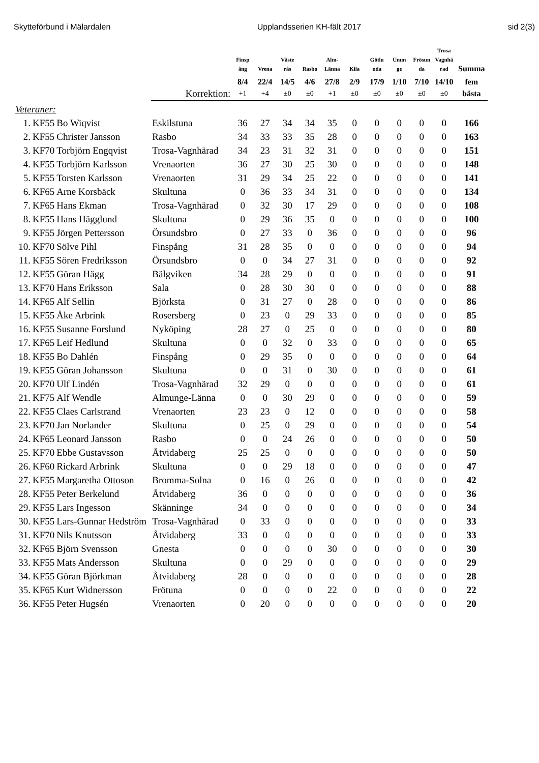Skytteförbund i Mälardalen Upplandsserien KH-fält 2017 sid 2(3)
| | | | | Finsp ång | Vrena | Väste rås | Rasbo | Alm- Länna | Kila | Götlu nda | Unun ge | Frösun da | Trosa Vagnhä rad | Summa |
| --- | --- | --- | --- | --- | --- | --- | --- | --- | --- | --- | --- | --- | --- | --- |
| | | | | 8/4 | 22/4 | 14/5 | 4/6 | 27/8 | 2/9 | 17/9 | 1/10 | 7/10 | 14/10 | fem |
| | | | Korrektion: | +1 | +4 | ±0 | ±0 | +1 | ±0 | ±0 | ±0 | ±0 | ±0 | bästa |
| Veteraner: | | | | | | | | | | | | | | |
| 1. | KF55 | Bo Wiqvist | Eskilstuna | 36 | 27 | 34 | 34 | 35 | 0 | 0 | 0 | 0 | 0 | 166 |
| 2. | KF55 | Christer Jansson | Rasbo | 34 | 33 | 33 | 35 | 28 | 0 | 0 | 0 | 0 | 0 | 163 |
| 3. | KF70 | Torbjörn Engqvist | Trosa-Vagnhärad | 34 | 23 | 31 | 32 | 31 | 0 | 0 | 0 | 0 | 0 | 151 |
| 4. | KF55 | Torbjörn Karlsson | Vrenaorten | 36 | 27 | 30 | 25 | 30 | 0 | 0 | 0 | 0 | 0 | 148 |
| 5. | KF55 | Torsten Karlsson | Vrenaorten | 31 | 29 | 34 | 25 | 22 | 0 | 0 | 0 | 0 | 0 | 141 |
| 6. | KF65 | Arne Korsbäck | Skultuna | 0 | 36 | 33 | 34 | 31 | 0 | 0 | 0 | 0 | 0 | 134 |
| 7. | KF65 | Hans Ekman | Trosa-Vagnhärad | 0 | 32 | 30 | 17 | 29 | 0 | 0 | 0 | 0 | 0 | 108 |
| 8. | KF55 | Hans Hägglund | Skultuna | 0 | 29 | 36 | 35 | 0 | 0 | 0 | 0 | 0 | 0 | 100 |
| 9. | KF55 | Jörgen Pettersson | Örsundsbro | 0 | 27 | 33 | 0 | 36 | 0 | 0 | 0 | 0 | 0 | 96 |
| 10. | KF70 | Sölve Pihl | Finspång | 31 | 28 | 35 | 0 | 0 | 0 | 0 | 0 | 0 | 0 | 94 |
| 11. | KF55 | Sören Fredriksson | Örsundsbro | 0 | 0 | 34 | 27 | 31 | 0 | 0 | 0 | 0 | 0 | 92 |
| 12. | KF55 | Göran Hägg | Bälgviken | 34 | 28 | 29 | 0 | 0 | 0 | 0 | 0 | 0 | 0 | 91 |
| 13. | KF70 | Hans Eriksson | Sala | 0 | 28 | 30 | 30 | 0 | 0 | 0 | 0 | 0 | 0 | 88 |
| 14. | KF65 | Alf Sellin | Björksta | 0 | 31 | 27 | 0 | 28 | 0 | 0 | 0 | 0 | 0 | 86 |
| 15. | KF55 | Åke Arbrink | Rosersberg | 0 | 23 | 0 | 29 | 33 | 0 | 0 | 0 | 0 | 0 | 85 |
| 16. | KF55 | Susanne Forslund | Nyköping | 28 | 27 | 0 | 25 | 0 | 0 | 0 | 0 | 0 | 0 | 80 |
| 17. | KF65 | Leif Hedlund | Skultuna | 0 | 0 | 32 | 0 | 33 | 0 | 0 | 0 | 0 | 0 | 65 |
| 18. | KF55 | Bo Dahlén | Finspång | 0 | 29 | 35 | 0 | 0 | 0 | 0 | 0 | 0 | 0 | 64 |
| 19. | KF55 | Göran Johansson | Skultuna | 0 | 0 | 31 | 0 | 30 | 0 | 0 | 0 | 0 | 0 | 61 |
| 20. | KF70 | Ulf Lindén | Trosa-Vagnhärad | 32 | 29 | 0 | 0 | 0 | 0 | 0 | 0 | 0 | 0 | 61 |
| 21. | KF75 | Alf Wendle | Almunge-Länna | 0 | 0 | 30 | 29 | 0 | 0 | 0 | 0 | 0 | 0 | 59 |
| 22. | KF55 | Claes Carlstrand | Vrenaorten | 23 | 23 | 0 | 12 | 0 | 0 | 0 | 0 | 0 | 0 | 58 |
| 23. | KF70 | Jan Norlander | Skultuna | 0 | 25 | 0 | 29 | 0 | 0 | 0 | 0 | 0 | 0 | 54 |
| 24. | KF65 | Leonard Jansson | Rasbo | 0 | 0 | 24 | 26 | 0 | 0 | 0 | 0 | 0 | 0 | 50 |
| 25. | KF70 | Ebbe Gustavsson | Åtvidaberg | 25 | 25 | 0 | 0 | 0 | 0 | 0 | 0 | 0 | 0 | 50 |
| 26. | KF60 | Rickard Arbrink | Skultuna | 0 | 0 | 29 | 18 | 0 | 0 | 0 | 0 | 0 | 0 | 47 |
| 27. | KF55 | Margaretha Ottoson | Bromma-Solna | 0 | 16 | 0 | 26 | 0 | 0 | 0 | 0 | 0 | 0 | 42 |
| 28. | KF55 | Peter Berkelund | Åtvidaberg | 36 | 0 | 0 | 0 | 0 | 0 | 0 | 0 | 0 | 0 | 36 |
| 29. | KF55 | Lars Ingesson | Skänninge | 34 | 0 | 0 | 0 | 0 | 0 | 0 | 0 | 0 | 0 | 34 |
| 30. | KF55 | Lars-Gunnar Hedström | Trosa-Vagnhärad | 0 | 33 | 0 | 0 | 0 | 0 | 0 | 0 | 0 | 0 | 33 |
| 31. | KF70 | Nils Knutsson | Åtvidaberg | 33 | 0 | 0 | 0 | 0 | 0 | 0 | 0 | 0 | 0 | 33 |
| 32. | KF65 | Björn Svensson | Gnesta | 0 | 0 | 0 | 0 | 30 | 0 | 0 | 0 | 0 | 0 | 30 |
| 33. | KF55 | Mats Andersson | Skultuna | 0 | 0 | 29 | 0 | 0 | 0 | 0 | 0 | 0 | 0 | 29 |
| 34. | KF55 | Göran Björkman | Åtvidaberg | 28 | 0 | 0 | 0 | 0 | 0 | 0 | 0 | 0 | 0 | 28 |
| 35. | KF65 | Kurt Widnersson | Frötuna | 0 | 0 | 0 | 0 | 22 | 0 | 0 | 0 | 0 | 0 | 22 |
| 36. | KF55 | Peter Hugsén | Vrenaorten | 0 | 20 | 0 | 0 | 0 | 0 | 0 | 0 | 0 | 0 | 20 |